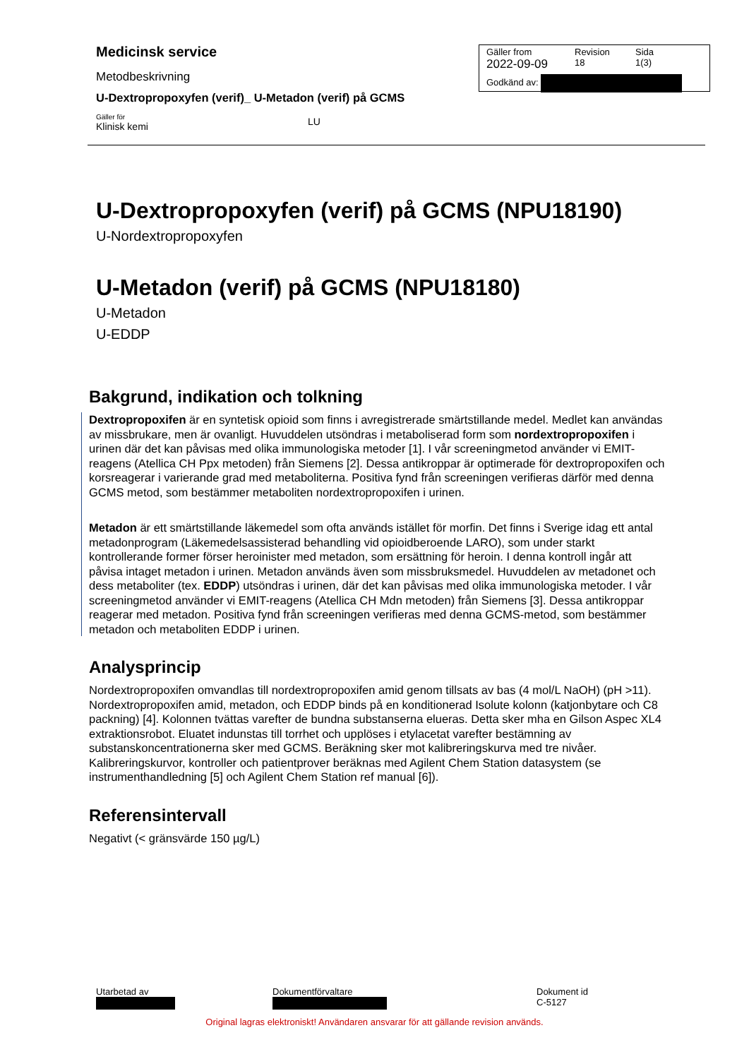Medicinsk service
Metodbeskrivning
U-Dextropropoxyfen (verif)_ U-Metadon (verif) på GCMS
Gäller för
Klinisk kemi
LU
Gäller from
2022-09-09
Revision
18
Sida
1(3)
Godkänd av:
U-Dextropropoxyfen (verif) på GCMS (NPU18190)
U-Nordextropropoxyfen
U-Metadon (verif) på GCMS (NPU18180)
U-Metadon
U-EDDP
Bakgrund, indikation och tolkning
Dextropropoxifen är en syntetisk opioid som finns i avregistrerade smärtstillande medel. Medlet kan användas av missbrukare, men är ovanligt. Huvuddelen utsöndras i metaboliserad form som nordextropropoxifen i urinen där det kan påvisas med olika immunologiska metoder [1]. I vår screeningmetod använder vi EMIT-reagens (Atellica CH Ppx metoden) från Siemens [2]. Dessa antikroppar är optimerade för dextropropoxifen och korsreagerar i varierande grad med metaboliterna. Positiva fynd från screeningen verifieras därför med denna GCMS metod, som bestämmer metaboliten nordextropropoxifen i urinen.
Metadon är ett smärtstillande läkemedel som ofta används istället för morfin. Det finns i Sverige idag ett antal metadonprogram (Läkemedelsassisterad behandling vid opioidberoende LARO), som under starkt kontrollerande former förser heroinister med metadon, som ersättning för heroin. I denna kontroll ingår att påvisa intaget metadon i urinen. Metadon används även som missbruksmedel. Huvuddelen av metadonet och dess metaboliter (tex. EDDP) utsöndras i urinen, där det kan påvisas med olika immunologiska metoder. I vår screeningmetod använder vi EMIT-reagens (Atellica CH Mdn metoden) från Siemens [3]. Dessa antikroppar reagerar med metadon. Positiva fynd från screeningen verifieras med denna GCMS-metod, som bestämmer metadon och metaboliten EDDP i urinen.
Analysprincip
Nordextropropoxifen omvandlas till nordextropropoxifen amid genom tillsats av bas (4 mol/L NaOH) (pH >11). Nordextropropoxifen amid, metadon, och EDDP binds på en konditionerad Isolute kolonn (katjonbytare och C8 packning) [4]. Kolonnen tvättas varefter de bundna substanserna elueras. Detta sker mha en Gilson Aspec XL4 extraktionsrobot. Eluatet indunstas till torrhet och upplöses i etylacetat varefter bestämning av substanskoncentrationerna sker med GCMS. Beräkning sker mot kalibreringskurva med tre nivåer. Kalibreringskurvor, kontroller och patientprover beräknas med Agilent Chem Station datasystem (se instrumenthandledning [5] och Agilent Chem Station ref manual [6]).
Referensintervall
Negativt (< gränsvärde 150 µg/L)
Utarbetad av
Dokumentförvaltare
Dokument id
C-5127
Original lagras elektroniskt! Användaren ansvarar för att gällande revision används.